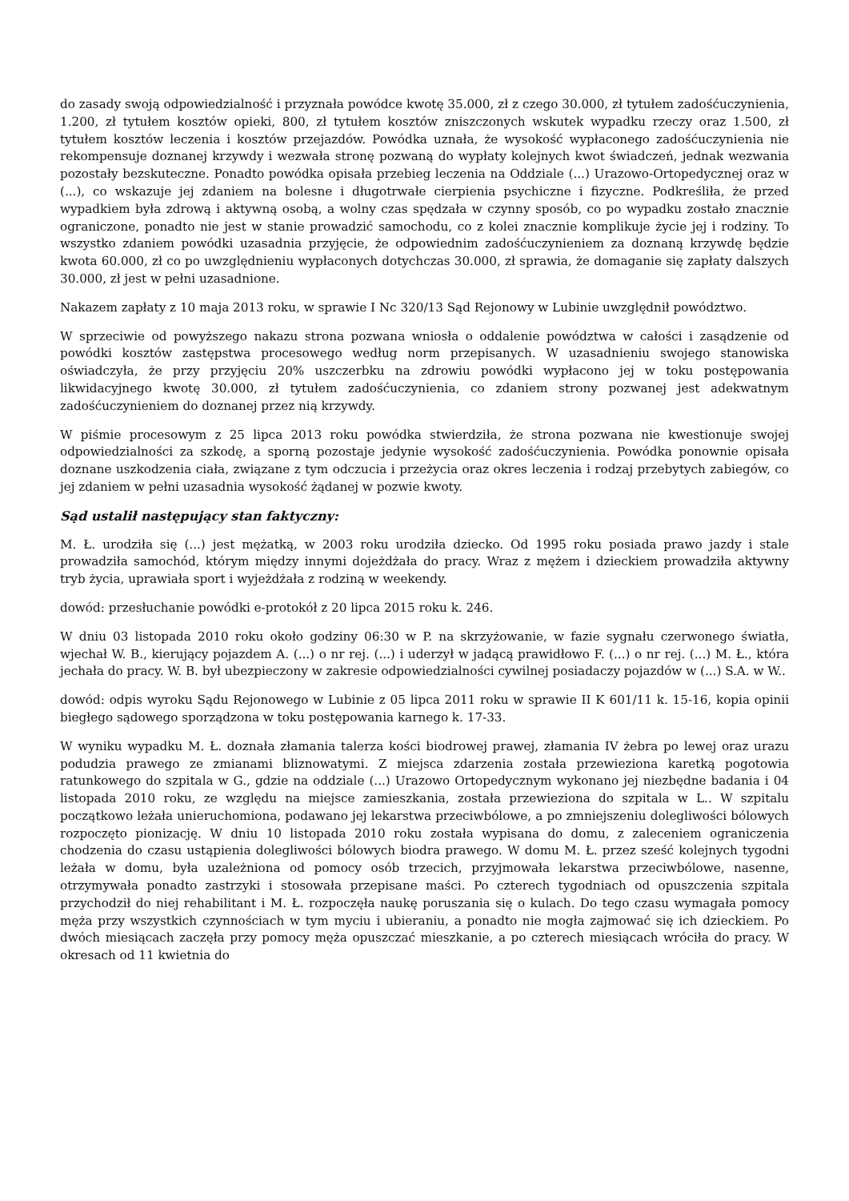do zasady swoją odpowiedzialność i przyznała powódce kwotę 35.000, zł z czego 30.000, zł tytułem zadośćuczynienia, 1.200, zł tytułem kosztów opieki, 800, zł tytułem kosztów zniszczonych wskutek wypadku rzeczy oraz 1.500, zł tytułem kosztów leczenia i kosztów przejazdów. Powódka uznała, że wysokość wypłaconego zadośćuczynienia nie rekompensuje doznanej krzywdy i wezwała stronę pozwaną do wypłaty kolejnych kwot świadczeń, jednak wezwania pozostały bezskuteczne. Ponadto powódka opisała przebieg leczenia na Oddziale (...) Urazowo-Ortopedycznej oraz w (...), co wskazuje jej zdaniem na bolesne i długotrwałe cierpienia psychiczne i fizyczne. Podkreśliła, że przed wypadkiem była zdrową i aktywną osobą, a wolny czas spędzała w czynny sposób, co po wypadku zostało znacznie ograniczone, ponadto nie jest w stanie prowadzić samochodu, co z kolei znacznie komplikuje życie jej i rodziny. To wszystko zdaniem powódki uzasadnia przyjęcie, że odpowiednim zadośćuczynieniem za doznaną krzywdę będzie kwota 60.000, zł co po uwzględnieniu wypłaconych dotychczas 30.000, zł sprawia, że domaganie się zapłaty dalszych 30.000, zł jest w pełni uzasadnione.
Nakazem zapłaty z 10 maja 2013 roku, w sprawie I Nc 320/13 Sąd Rejonowy w Lubinie uwzględnił powództwo.
W sprzeciwie od powyższego nakazu strona pozwana wniosła o oddalenie powództwa w całości i zasądzenie od powódki kosztów zastępstwa procesowego według norm przepisanych. W uzasadnieniu swojego stanowiska oświadczyła, że przy przyjęciu 20% uszczerbku na zdrowiu powódki wypłacono jej w toku postępowania likwidacyjnego kwotę 30.000, zł tytułem zadośćuczynienia, co zdaniem strony pozwanej jest adekwatnym zadośćuczynieniem do doznanej przez nią krzywdy.
W piśmie procesowym z 25 lipca 2013 roku powódka stwierdziła, że strona pozwana nie kwestionuje swojej odpowiedzialności za szkodę, a sporną pozostaje jedynie wysokość zadośćuczynienia. Powódka ponownie opisała doznane uszkodzenia ciała, związane z tym odczucia i przeżycia oraz okres leczenia i rodzaj przebytych zabiegów, co jej zdaniem w pełni uzasadnia wysokość żądanej w pozwie kwoty.
Sąd ustalił następujący stan faktyczny:
M. Ł. urodziła się (...) jest mężatką, w 2003 roku urodziła dziecko. Od 1995 roku posiada prawo jazdy i stale prowadziła samochód, którym między innymi dojeżdżała do pracy. Wraz z mężem i dzieckiem prowadziła aktywny tryb życia, uprawiała sport i wyjeżdżała z rodziną w weekendy.
dowód: przesłuchanie powódki e-protokół z 20 lipca 2015 roku k. 246.
W dniu 03 listopada 2010 roku około godziny 06:30 w P. na skrzyżowanie, w fazie sygnału czerwonego światła, wjechał W. B., kierujący pojazdem A. (...) o nr rej. (...) i uderzył w jadącą prawidłowo F. (...) o nr rej. (...) M. Ł., która jechała do pracy. W. B. był ubezpieczony w zakresie odpowiedzialności cywilnej posiadaczy pojazdów w (...) S.A. w W..
dowód: odpis wyroku Sądu Rejonowego w Lubinie z 05 lipca 2011 roku w sprawie II K 601/11 k. 15-16, kopia opinii biegłego sądowego sporządzona w toku postępowania karnego k. 17-33.
W wyniku wypadku M. Ł. doznała złamania talerza kości biodrowej prawej, złamania IV żebra po lewej oraz urazu podudzia prawego ze zmianami bliznowatymi. Z miejsca zdarzenia została przewieziona karetką pogotowia ratunkowego do szpitala w G., gdzie na oddziale (...) Urazowo Ortopedycznym wykonano jej niezbędne badania i 04 listopada 2010 roku, ze względu na miejsce zamieszkania, została przewieziona do szpitala w L.. W szpitalu początkowo leżała unieruchomiona, podawano jej lekarstwa przeciwbólowe, a po zmniejszeniu dolegliwości bólowych rozpoczęto pionizację. W dniu 10 listopada 2010 roku została wypisana do domu, z zaleceniem ograniczenia chodzenia do czasu ustąpienia dolegliwości bólowych biodra prawego. W domu M. Ł. przez sześć kolejnych tygodni leżała w domu, była uzależniona od pomocy osób trzecich, przyjmowała lekarstwa przeciwbólowe, nasenne, otrzymywała ponadto zastrzyki i stosowała przepisane maści. Po czterech tygodniach od opuszczenia szpitala przychodził do niej rehabilitant i M. Ł. rozpoczęła naukę poruszania się o kulach. Do tego czasu wymagała pomocy męża przy wszystkich czynnościach w tym myciu i ubieraniu, a ponadto nie mogła zajmować się ich dzieckiem. Po dwóch miesiącach zaczęła przy pomocy męża opuszczać mieszkanie, a po czterech miesiącach wróciła do pracy. W okresach od 11 kwietnia do